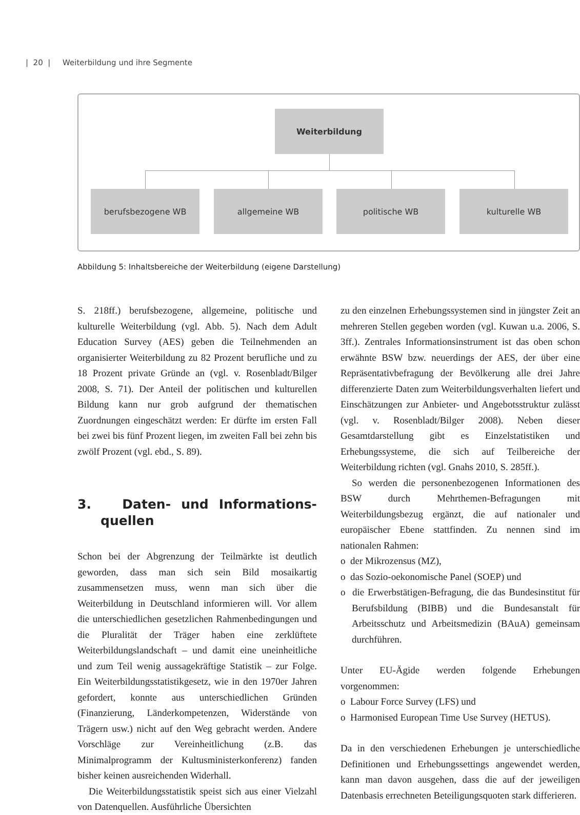| 20 | Weiterbildung und ihre Segmente
Weiterbildung
berufsbezogene WB allgemeine WB politische WB kulturelle WB
Abbildung 5: Inhaltsbereiche der Weiterbildung (eigene Darstellung)
S. 218ff.) berufsbezogene, allgemeine, politische und kulturelle Weiterbildung (vgl. Abb. 5). Nach dem Adult Education Survey (AES) geben die Teilnehmenden an organisierter Weiterbildung zu 82 Prozent berufliche und zu 18 Prozent private Gründe an (vgl. v. Rosenbladt/Bilger 2008, S. 71). Der Anteil der politischen und kulturellen Bildung kann nur grob aufgrund der thematischen Zuordnungen eingeschätzt werden: Er dürfte im ersten Fall bei zwei bis fünf Prozent liegen, im zweiten Fall bei zehn bis zwölf Prozent (vgl. ebd., S. 89).
3. Daten- und Informations­quellen
Schon bei der Abgrenzung der Teilmärkte ist deutlich geworden, dass man sich sein Bild mosaikartig zusammensetzen muss, wenn man sich über die Weiterbildung in Deutschland informieren will. Vor allem die unterschiedlichen gesetzlichen Rahmenbedingungen und die Pluralität der Träger haben eine zerklüftete Weiterbildungslandschaft – und damit eine uneinheitliche und zum Teil wenig aussagekräftige Statistik – zur Folge. Ein Weiterbildungsstatistikgesetz, wie in den 1970er Jahren gefordert, konnte aus unterschiedlichen Gründen (Finanzierung, Länderkompetenzen, Widerstände von Trägern usw.) nicht auf den Weg gebracht werden. Andere Vorschläge zur Vereinheitlichung (z.B. das Minimalprogramm der Kultusministerkonferenz) fanden bisher keinen ausreichenden Widerhall.
Die Weiterbildungsstatistik speist sich aus einer Vielzahl von Datenquellen. Ausführliche Übersichten
zu den einzelnen Erhebungssystemen sind in jüngster Zeit an mehreren Stellen gegeben worden (vgl. Kuwan u.a. 2006, S. 3ff.). Zentrales Informationsinstrument ist das oben schon erwähnte BSW bzw. neuerdings der AES, der über eine Repräsentativbefragung der Bevölkerung alle drei Jahre differenzierte Daten zum Weiterbildungsverhalten liefert und Einschätzungen zur Anbieter- und Angebotsstruktur zulässt (vgl. v. Rosenbladt/Bilger 2008). Neben dieser Gesamtdarstellung gibt es Einzelstatistiken und Erhebungssysteme, die sich auf Teilbereiche der Weiterbildung richten (vgl. Gnahs 2010, S. 285ff.).
So werden die personenbezogenen Informationen des BSW durch Mehrthemen-Befragungen mit Weiterbildungsbezug ergänzt, die auf nationaler und europäischer Ebene stattfinden. Zu nennen sind im nationalen Rahmen:
o der Mikrozensus (MZ),
o das Sozio-oekonomische Panel (SOEP) und
o die Erwerbstätigen-Befragung, die das Bundesinstitut für Berufsbildung (BIBB) und die Bundesanstalt für Arbeitsschutz und Arbeitsmedizin (BAuA) gemeinsam durchführen.
Unter EU-Ägide werden folgende Erhebungen vorgenommen:
o Labour Force Survey (LFS) und
o Harmonised European Time Use Survey (HETUS).
Da in den verschiedenen Erhebungen je unterschiedliche Definitionen und Erhebungssettings angewendet werden, kann man davon ausgehen, dass die auf der jeweiligen Datenbasis errechneten Beteiligungsquoten stark differieren.